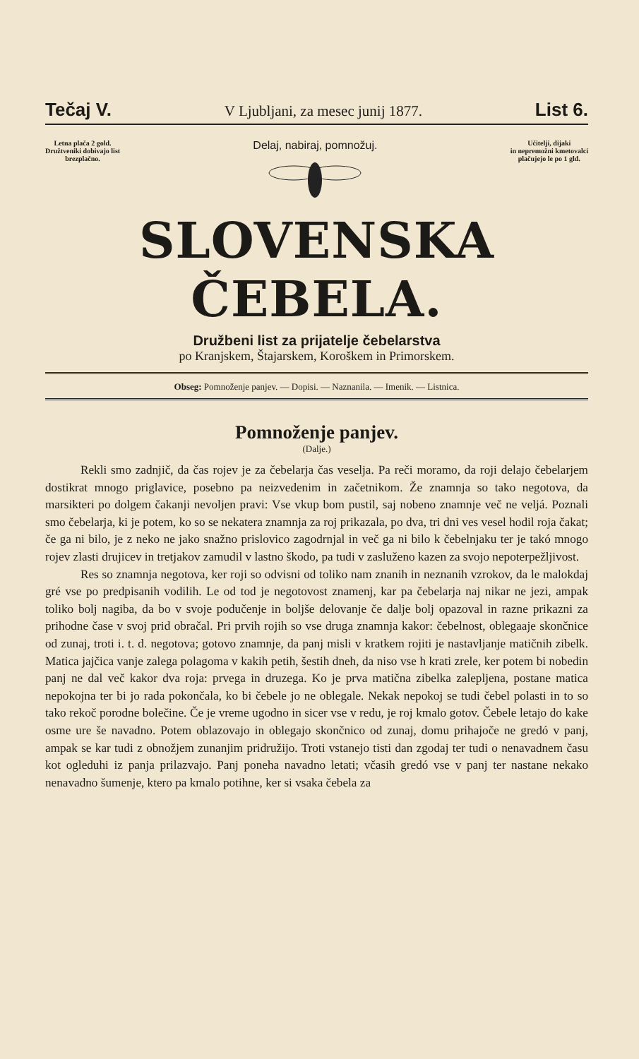Tečaj V. V Ljubljani, za mesec junij 1877. List 6.
Letna plača 2 gold.
Družtveniki dobivajo list
brezplačno.
Delaj, nabiraj, pomnožuj.
Učitelji, dijaki
in nepremožni kmetovalci
plačujejo le po 1 gld.
SLOVENSKA ČEBELA.
Družbeni list za prijatelje čebelarstva
po Kranjskem, Štajarskem, Koroškem in Primorskem.
Obseg: Pomnoženje panjev. — Dopisi. — Naznanila. — Imenik. — Listnica.
Pomnoženje panjev.
(Dalje.)
Rekli smo zadnjič, da čas rojev je za čebelarja čas veselja. Pa reči moramo, da roji delajo čebelarjem dostikrat mnogo priglavice, posebno pa neizvedenim in začetnikom. Že znamnja so tako negotova, da marsikteri po dolgem čakanji nevoljen pravi: Vse vkup bom pustil, saj nobeno znamnje več ne veljá. Poznali smo čebelarja, ki je potem, ko so se nekatera znamnja za roj prikazala, po dva, tri dni ves vesel hodil roja čakat; če ga ni bilo, je z neko ne jako snažno prislovico zagodrnjal in več ga ni bilo k čebelnjaku ter je takó mnogo rojev zlasti drujicev in tretjakov zamudil v lastno škodo, pa tudi v zasluženo kazen za svojo nepoterpežljivost.
Res so znamnja negotova, ker roji so odvisni od toliko nam znanih in neznanih vzrokov, da le malokdaj gré vse po predpisanih vodilih. Le od tod je negotovost znamenj, kar pa čebelarja naj nikar ne jezi, ampak toliko bolj nagiba, da bo v svoje podučenje in boljše delovanje če dalje bolj opazoval in razne prikazni za prihodne čase v svoj prid obračal. Pri prvih rojih so vse druga znamnja kakor: čebelnost, oblegaaje skončnice od zunaj, troti i. t. d. negotova; gotovo znamnje, da panj misli v kratkem rojiti je nastavljanje matičnih zibelk. Matica jajčica vanje zalega polagoma v kakih petih, šestih dneh, da niso vse h krati zrele, ker potem bi nobedin panj ne dal več kakor dva roja: prvega in druzega. Ko je prva matična zibelka zalepljena, postane matica nepokojna ter bi jo rada pokončala, ko bi čebele jo ne oblegale. Nekak nepokoj se tudi čebel polasti in to so tako rekoč porodne bolečine. Če je vreme ugodno in sicer vse v redu, je roj kmalo gotov. Čebele letajo do kake osme ure še navadno. Potem oblazovajo in oblegajo skončnico od zunaj, domu prihajoče ne gredó v panj, ampak se kar tudi z obnožjem zunanjim pridružijo. Troti vstanejo tisti dan zgodaj ter tudi o nenavadnem času kot ogleduhi iz panja prilazvajo. Panj poneha navadno letati; včasih gredó vse v panj ter nastane nekako nenavadno šumenje, ktero pa kmalo potihne, ker si vsaka čebela za